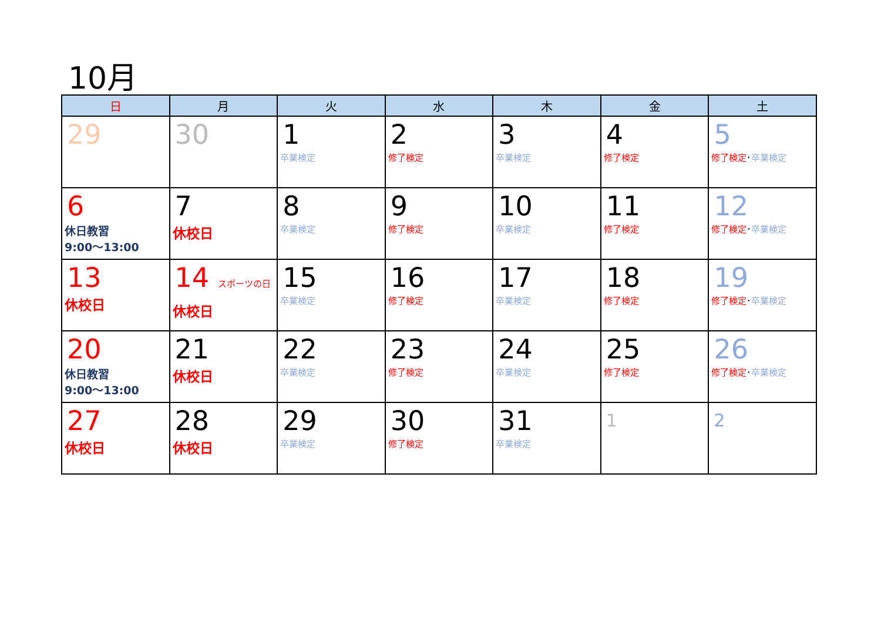10月
| 日 | 月 | 火 | 水 | 木 | 金 | 土 |
| --- | --- | --- | --- | --- | --- | --- |
| 29 | 30 | 1 卒業検定 | 2 修了検定 | 3 卒業検定 | 4 修了検定 | 5 修了検定 ･ 卒業検定 |
| 6 休日教習 9:00〜13:00 | 7 休校日 | 8 卒業検定 | 9 修了検定 | 10 卒業検定 | 11 修了検定 | 12 修了検定 ･ 卒業検定 |
| 13 休校日 | 14 スポーツの日 休校日 | 15 卒業検定 | 16 修了検定 | 17 卒業検定 | 18 修了検定 | 19 修了検定 ･ 卒業検定 |
| 20 休日教習 9:00〜13:00 | 21 休校日 | 22 卒業検定 | 23 修了検定 | 24 卒業検定 | 25 修了検定 | 26 修了検定 ･ 卒業検定 |
| 27 休校日 | 28 休校日 | 29 卒業検定 | 30 修了検定 | 31 卒業検定 | 1 | 2 |